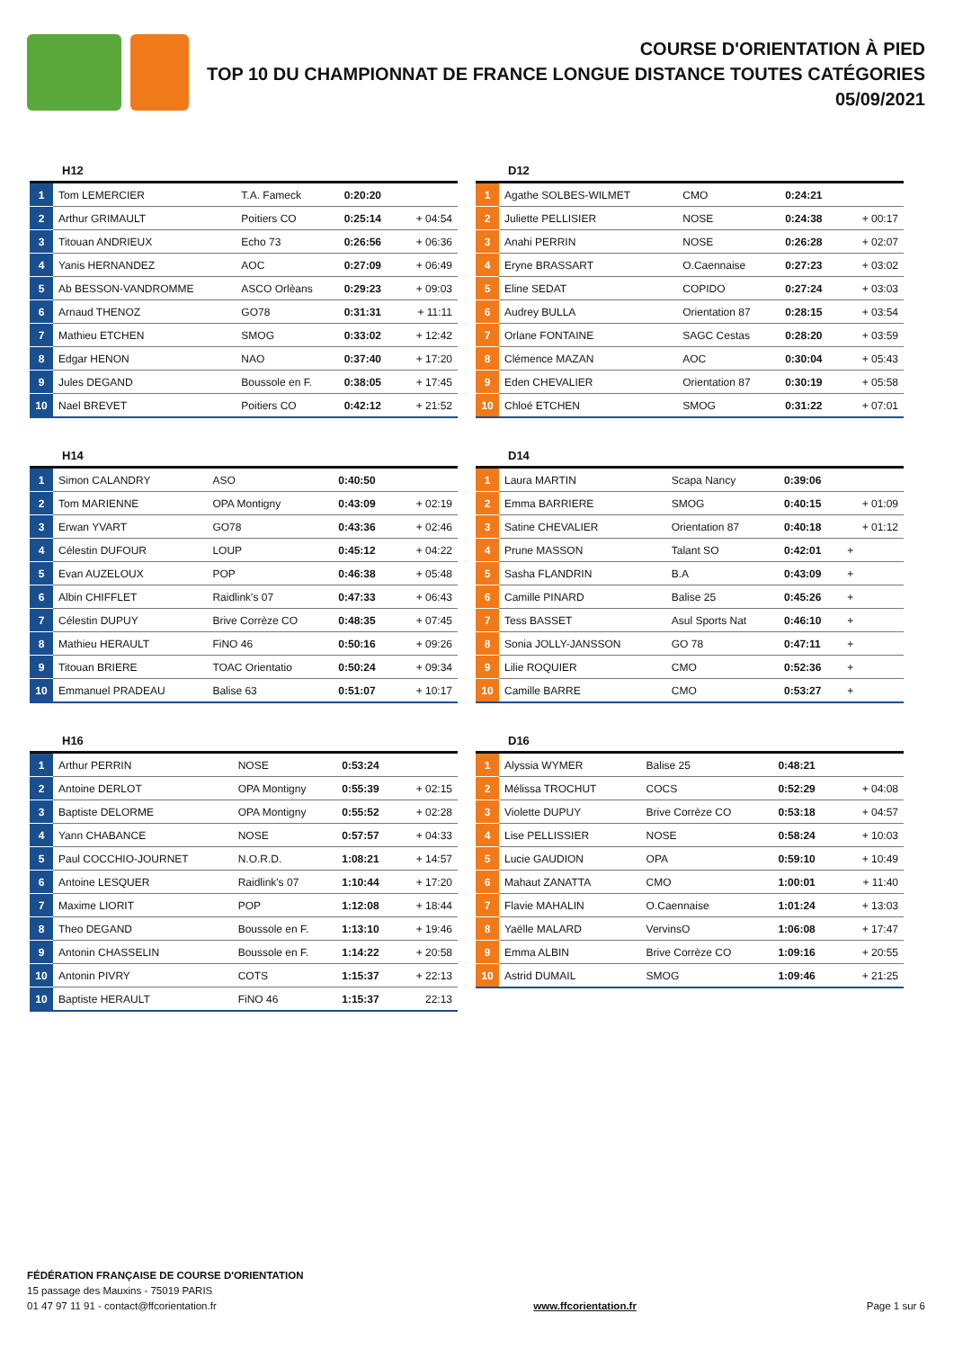COURSE D'ORIENTATION À PIED
TOP 10 DU CHAMPIONNAT DE FRANCE LONGUE DISTANCE TOUTES CATÉGORIES
05/09/2021
H12
| 1 | Tom LEMERCIER | T.A. Fameck | 0:20:20 | |
| 2 | Arthur GRIMAULT | Poitiers CO | 0:25:14 | + 04:54 |
| 3 | Titouan ANDRIEUX | Echo 73 | 0:26:56 | + 06:36 |
| 4 | Yanis HERNANDEZ | AOC | 0:27:09 | + 06:49 |
| 5 | Ab BESSON-VANDROMME | ASCO Orlèans | 0:29:23 | + 09:03 |
| 6 | Arnaud THENOZ | GO78 | 0:31:31 | + 11:11 |
| 7 | Mathieu ETCHEN | SMOG | 0:33:02 | + 12:42 |
| 8 | Edgar HENON | NAO | 0:37:40 | + 17:20 |
| 9 | Jules DEGAND | Boussole en F. | 0:38:05 | + 17:45 |
| 10 | Nael BREVET | Poitiers CO | 0:42:12 | + 21:52 |
D12
| 1 | Agathe SOLBES-WILMET | CMO | 0:24:21 | |
| 2 | Juliette PELLISIER | NOSE | 0:24:38 | + 00:17 |
| 3 | Anahi PERRIN | NOSE | 0:26:28 | + 02:07 |
| 4 | Eryne BRASSART | O.Caennaise | 0:27:23 | + 03:02 |
| 5 | Eline SEDAT | COPIDO | 0:27:24 | + 03:03 |
| 6 | Audrey BULLA | Orientation 87 | 0:28:15 | + 03:54 |
| 7 | Orlane FONTAINE | SAGC Cestas | 0:28:20 | + 03:59 |
| 8 | Clémence MAZAN | AOC | 0:30:04 | + 05:43 |
| 9 | Eden CHEVALIER | Orientation 87 | 0:30:19 | + 05:58 |
| 10 | Chloé ETCHEN | SMOG | 0:31:22 | + 07:01 |
H14
| 1 | Simon CALANDRY | ASO | 0:40:50 | |
| 2 | Tom MARIENNE | OPA Montigny | 0:43:09 | + 02:19 |
| 3 | Erwan YVART | GO78 | 0:43:36 | + 02:46 |
| 4 | Célestin DUFOUR | LOUP | 0:45:12 | + 04:22 |
| 5 | Evan AUZELOUX | POP | 0:46:38 | + 05:48 |
| 6 | Albin CHIFFLET | Raidlink's 07 | 0:47:33 | + 06:43 |
| 7 | Célestin DUPUY | Brive Corrèze CO | 0:48:35 | + 07:45 |
| 8 | Mathieu HERAULT | FiNO 46 | 0:50:16 | + 09:26 |
| 9 | Titouan BRIERE | TOAC Orientatio | 0:50:24 | + 09:34 |
| 10 | Emmanuel PRADEAU | Balise 63 | 0:51:07 | + 10:17 |
D14
| 1 | Laura MARTIN | Scapa Nancy | 0:39:06 | |
| 2 | Emma BARRIERE | SMOG | 0:40:15 | + 01:09 |
| 3 | Satine CHEVALIER | Orientation 87 | 0:40:18 | + 01:12 |
| 4 | Prune MASSON | Talant SO | 0:42:01 | + |
| 5 | Sasha FLANDRIN | B.A | 0:43:09 | + |
| 6 | Camille PINARD | Balise 25 | 0:45:26 | + |
| 7 | Tess BASSET | Asul Sports Nat | 0:46:10 | + |
| 8 | Sonia JOLLY-JANSSON | GO 78 | 0:47:11 | + |
| 9 | Lilie ROQUIER | CMO | 0:52:36 | + |
| 10 | Camille BARRE | CMO | 0:53:27 | + |
H16
| 1 | Arthur PERRIN | NOSE | 0:53:24 | |
| 2 | Antoine DERLOT | OPA Montigny | 0:55:39 | + 02:15 |
| 3 | Baptiste DELORME | OPA Montigny | 0:55:52 | + 02:28 |
| 4 | Yann CHABANCE | NOSE | 0:57:57 | + 04:33 |
| 5 | Paul COCCHIO-JOURNET | N.O.R.D. | 1:08:21 | + 14:57 |
| 6 | Antoine LESQUER | Raidlink's 07 | 1:10:44 | + 17:20 |
| 7 | Maxime LIORIT | POP | 1:12:08 | + 18:44 |
| 8 | Theo DEGAND | Boussole en F. | 1:13:10 | + 19:46 |
| 9 | Antonin CHASSELIN | Boussole en F. | 1:14:22 | + 20:58 |
| 10 | Antonin PIVRY | COTS | 1:15:37 | + 22:13 |
| 10 | Baptiste HERAULT | FiNO 46 | 1:15:37 | 22:13 |
D16
| 1 | Alyssia WYMER | Balise 25 | 0:48:21 | |
| 2 | Mélissa TROCHUT | COCS | 0:52:29 | + 04:08 |
| 3 | Violette DUPUY | Brive Corrèze CO | 0:53:18 | + 04:57 |
| 4 | Lise PELLISSIER | NOSE | 0:58:24 | + 10:03 |
| 5 | Lucie GAUDION | OPA | 0:59:10 | + 10:49 |
| 6 | Mahaut ZANATTA | CMO | 1:00:01 | + 11:40 |
| 7 | Flavie MAHALIN | O.Caennaise | 1:01:24 | + 13:03 |
| 8 | Yaëlle MALARD | VervinsO | 1:06:08 | + 17:47 |
| 9 | Emma ALBIN | Brive Corrèze CO | 1:09:16 | + 20:55 |
| 10 | Astrid DUMAIL | SMOG | 1:09:46 | + 21:25 |
FÉDÉRATION FRANÇAISE DE COURSE D'ORIENTATION
15 passage des Mauxins - 75019 PARIS
01 47 97 11 91 - contact@ffcorientation.fr
www.ffcorientation.fr
Page 1 sur 6